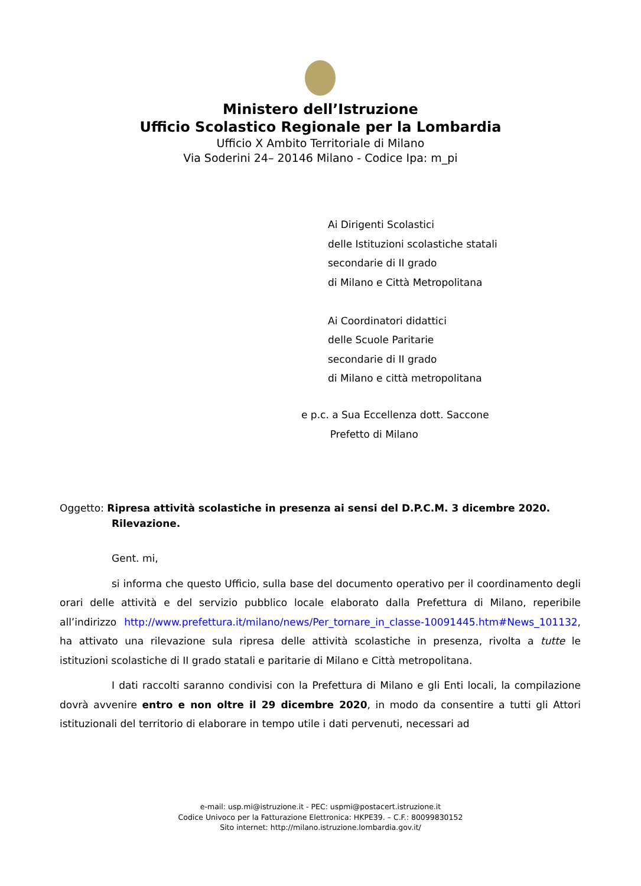Ministero dell’Istruzione
Ufficio Scolastico Regionale per la Lombardia
Ufficio X Ambito Territoriale di Milano
Via Soderini 24– 20146 Milano - Codice Ipa: m_pi
Ai Dirigenti Scolastici
delle Istituzioni scolastiche statali
secondarie di II grado
di Milano e Città Metropolitana
Ai Coordinatori didattici
delle Scuole Paritarie
secondarie di II grado
di Milano e città metropolitana
e p.c. a Sua Eccellenza dott. Saccone
Prefetto di Milano
Oggetto: Ripresa attività scolastiche in presenza ai sensi del D.P.C.M. 3 dicembre 2020.
Rilevazione.
Gent. mi,
si informa che questo Ufficio, sulla base del documento operativo per il coordinamento degli orari delle attività e del servizio pubblico locale elaborato dalla Prefettura di Milano, reperibile all’indirizzo http://www.prefettura.it/milano/news/Per_tornare_in_classe-10091445.htm#News_101132, ha attivato una rilevazione sula ripresa delle attività scolastiche in presenza, rivolta a tutte le istituzioni scolastiche di II grado statali e paritarie di Milano e Città metropolitana.
I dati raccolti saranno condivisi con la Prefettura di Milano e gli Enti locali, la compilazione dovrà avvenire entro e non oltre il 29 dicembre 2020, in modo da consentire a tutti gli Attori istituzionali del territorio di elaborare in tempo utile i dati pervenuti, necessari ad
e-mail: usp.mi@istruzione.it - PEC: uspmi@postacert.istruzione.it
Codice Univoco per la Fatturazione Elettronica: HKPE39. – C.F.: 80099830152
Sito internet: http://milano.istruzione.lombardia.gov.it/